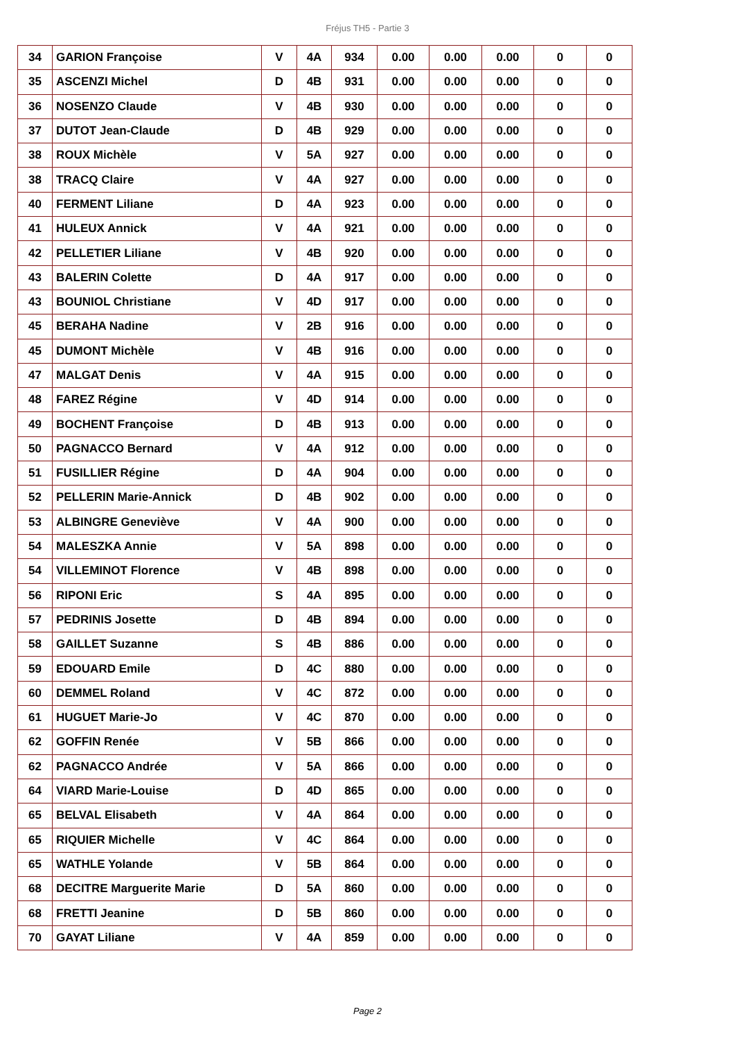Fréjus TH5 - Partie 3
| 34 | GARION Françoise | V | 4A | 934 | 0.00 | 0.00 | 0.00 | 0 | 0 |
| 35 | ASCENZI Michel | D | 4B | 931 | 0.00 | 0.00 | 0.00 | 0 | 0 |
| 36 | NOSENZO Claude | V | 4B | 930 | 0.00 | 0.00 | 0.00 | 0 | 0 |
| 37 | DUTOT Jean-Claude | D | 4B | 929 | 0.00 | 0.00 | 0.00 | 0 | 0 |
| 38 | ROUX Michèle | V | 5A | 927 | 0.00 | 0.00 | 0.00 | 0 | 0 |
| 38 | TRACQ Claire | V | 4A | 927 | 0.00 | 0.00 | 0.00 | 0 | 0 |
| 40 | FERMENT Liliane | D | 4A | 923 | 0.00 | 0.00 | 0.00 | 0 | 0 |
| 41 | HULEUX Annick | V | 4A | 921 | 0.00 | 0.00 | 0.00 | 0 | 0 |
| 42 | PELLETIER Liliane | V | 4B | 920 | 0.00 | 0.00 | 0.00 | 0 | 0 |
| 43 | BALERIN Colette | D | 4A | 917 | 0.00 | 0.00 | 0.00 | 0 | 0 |
| 43 | BOUNIOL Christiane | V | 4D | 917 | 0.00 | 0.00 | 0.00 | 0 | 0 |
| 45 | BERAHA Nadine | V | 2B | 916 | 0.00 | 0.00 | 0.00 | 0 | 0 |
| 45 | DUMONT Michèle | V | 4B | 916 | 0.00 | 0.00 | 0.00 | 0 | 0 |
| 47 | MALGAT Denis | V | 4A | 915 | 0.00 | 0.00 | 0.00 | 0 | 0 |
| 48 | FAREZ Régine | V | 4D | 914 | 0.00 | 0.00 | 0.00 | 0 | 0 |
| 49 | BOCHENT Françoise | D | 4B | 913 | 0.00 | 0.00 | 0.00 | 0 | 0 |
| 50 | PAGNACCO Bernard | V | 4A | 912 | 0.00 | 0.00 | 0.00 | 0 | 0 |
| 51 | FUSILLIER Régine | D | 4A | 904 | 0.00 | 0.00 | 0.00 | 0 | 0 |
| 52 | PELLERIN Marie-Annick | D | 4B | 902 | 0.00 | 0.00 | 0.00 | 0 | 0 |
| 53 | ALBINGRE Geneviève | V | 4A | 900 | 0.00 | 0.00 | 0.00 | 0 | 0 |
| 54 | MALESZKA Annie | V | 5A | 898 | 0.00 | 0.00 | 0.00 | 0 | 0 |
| 54 | VILLEMINOT Florence | V | 4B | 898 | 0.00 | 0.00 | 0.00 | 0 | 0 |
| 56 | RIPONI Eric | S | 4A | 895 | 0.00 | 0.00 | 0.00 | 0 | 0 |
| 57 | PEDRINIS Josette | D | 4B | 894 | 0.00 | 0.00 | 0.00 | 0 | 0 |
| 58 | GAILLET Suzanne | S | 4B | 886 | 0.00 | 0.00 | 0.00 | 0 | 0 |
| 59 | EDOUARD Emile | D | 4C | 880 | 0.00 | 0.00 | 0.00 | 0 | 0 |
| 60 | DEMMEL Roland | V | 4C | 872 | 0.00 | 0.00 | 0.00 | 0 | 0 |
| 61 | HUGUET Marie-Jo | V | 4C | 870 | 0.00 | 0.00 | 0.00 | 0 | 0 |
| 62 | GOFFIN Renée | V | 5B | 866 | 0.00 | 0.00 | 0.00 | 0 | 0 |
| 62 | PAGNACCO Andrée | V | 5A | 866 | 0.00 | 0.00 | 0.00 | 0 | 0 |
| 64 | VIARD Marie-Louise | D | 4D | 865 | 0.00 | 0.00 | 0.00 | 0 | 0 |
| 65 | BELVAL Elisabeth | V | 4A | 864 | 0.00 | 0.00 | 0.00 | 0 | 0 |
| 65 | RIQUIER Michelle | V | 4C | 864 | 0.00 | 0.00 | 0.00 | 0 | 0 |
| 65 | WATHLE Yolande | V | 5B | 864 | 0.00 | 0.00 | 0.00 | 0 | 0 |
| 68 | DECITRE Marguerite Marie | D | 5A | 860 | 0.00 | 0.00 | 0.00 | 0 | 0 |
| 68 | FRETTI Jeanine | D | 5B | 860 | 0.00 | 0.00 | 0.00 | 0 | 0 |
| 70 | GAYAT Liliane | V | 4A | 859 | 0.00 | 0.00 | 0.00 | 0 | 0 |
Page 2